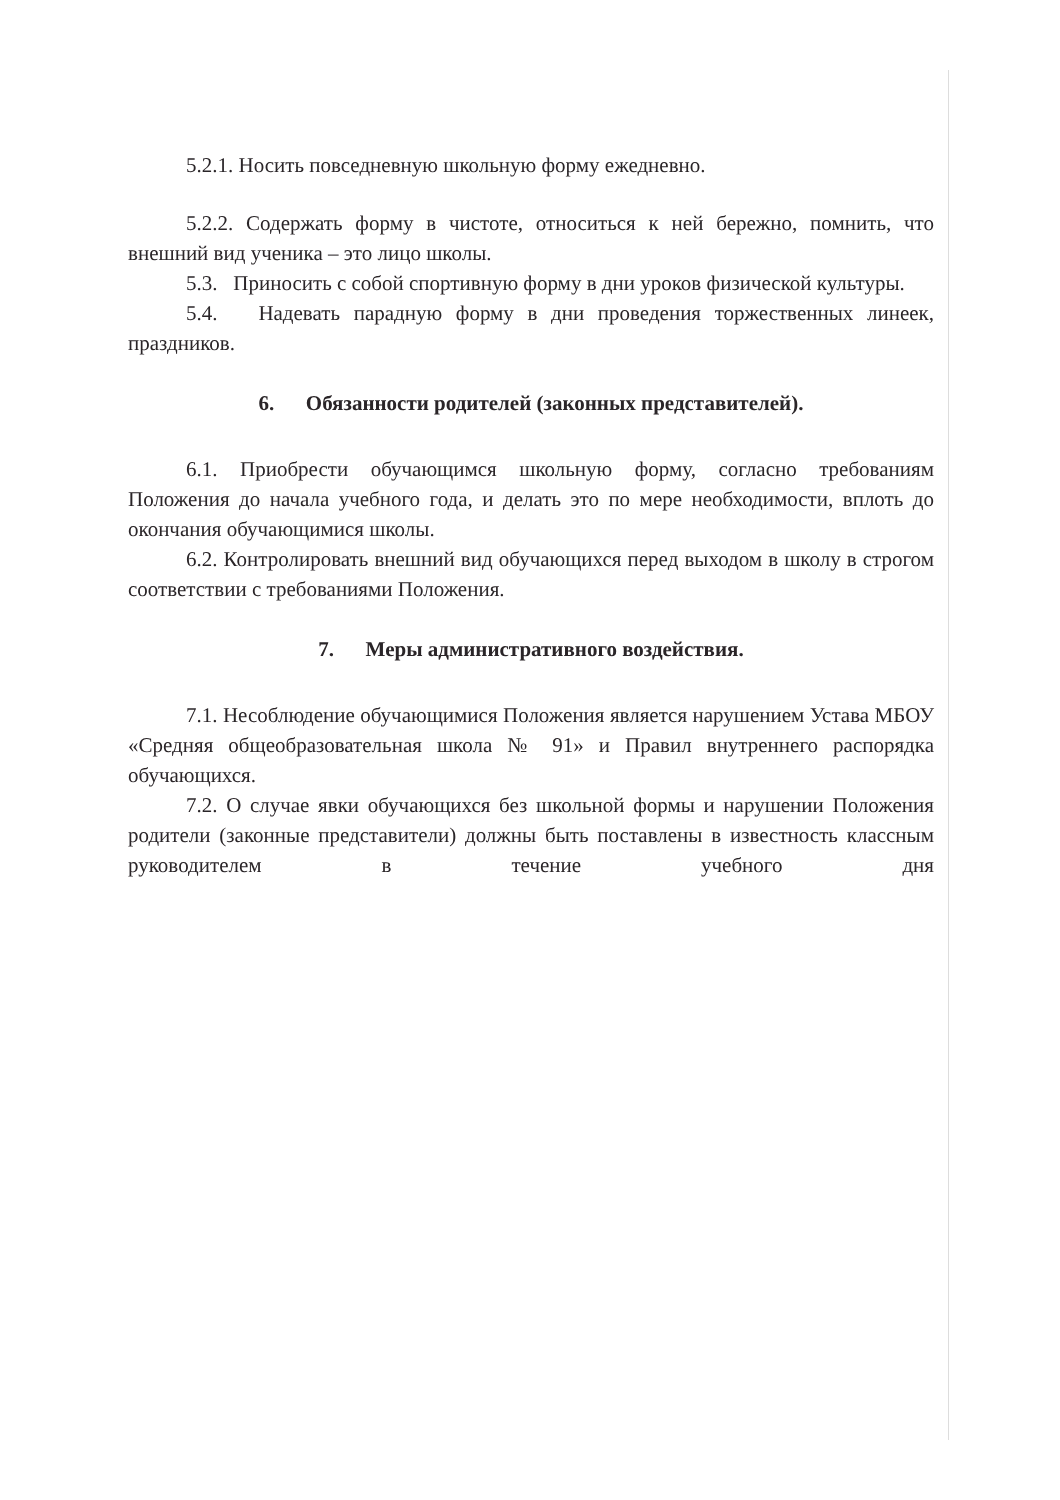5.2.1. Носить повседневную школьную форму ежедневно.
5.2.2. Содержать форму в чистоте, относиться к ней бережно, помнить, что внешний вид ученика – это лицо школы.
5.3. Приносить с собой спортивную форму в дни уроков физической культуры.
5.4. Надевать парадную форму в дни проведения торжественных линеек, праздников.
6. Обязанности родителей (законных представителей).
6.1. Приобрести обучающимся школьную форму, согласно требованиям Положения до начала учебного года, и делать это по мере необходимости, вплоть до окончания обучающимися школы.
6.2. Контролировать внешний вид обучающихся перед выходом в школу в строгом соответствии с требованиями Положения.
7. Меры административного воздействия.
7.1. Несоблюдение обучающимися Положения является нарушением Устава МБОУ «Средняя общеобразовательная школа № 91» и Правил внутреннего распорядка обучающихся.
7.2. О случае явки обучающихся без школьной формы и нарушении Положения родители (законные представители) должны быть поставлены в известность классным руководителем в течение учебного дня